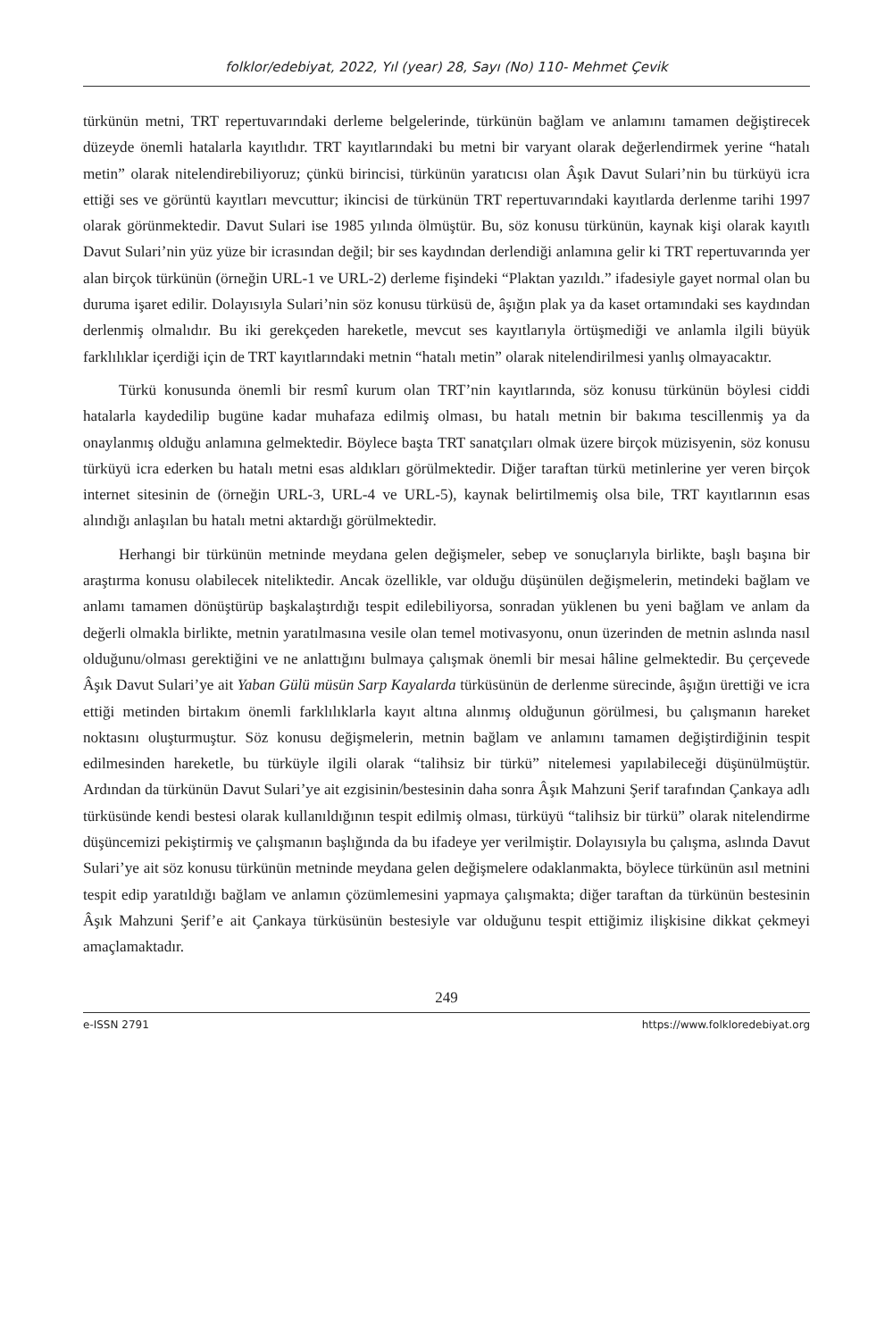folklor/edebiyat, 2022, Yıl (year) 28, Sayı (No) 110- Mehmet Çevik
türkünün metni, TRT repertuvarındaki derleme belgelerinde, türkünün bağlam ve anlamını tamamen değiştirecek düzeyde önemli hatalarla kayıtlıdır. TRT kayıtlarındaki bu metni bir varyant olarak değerlendirmek yerine “hatalı metin” olarak nitelendirebiliyoruz; çünkü birincisi, türkünün yaratıcısı olan Âşık Davut Sulari’nin bu türküyü icra ettiği ses ve görüntü kayıtları mevcuttur; ikincisi de türkünün TRT repertuvarındaki kayıtlarda derlenme tarihi 1997 olarak görünmektedir. Davut Sulari ise 1985 yılında ölmüştür. Bu, söz konusu türkünün, kaynak kişi olarak kayıtlı Davut Sulari’nin yüz yüze bir icrasından değil; bir ses kaydından derlendiği anlamına gelir ki TRT repertuvarında yer alan birçok türkünün (örneğin URL-1 ve URL-2) derleme fişindeki “Plaktan yazıldı.” ifadesiyle gayet normal olan bu duruma işaret edilir. Dolayısıyla Sulari’nin söz konusu türküsü de, âşığın plak ya da kaset ortamındaki ses kaydından derlenmiş olmalıdır. Bu iki gerekçeden hareketle, mevcut ses kayıtlarıyla örtüşmediği ve anlamla ilgili büyük farklılıklar içerdiği için de TRT kayıtlarındaki metnin “hatalı metin” olarak nitelendirilmesi yanlış olmayacaktır.
Türkü konusunda önemli bir resmî kurum olan TRT’nin kayıtlarında, söz konusu türkünün böylesi ciddi hatalarla kaydedilip bugüne kadar muhafaza edilmiş olması, bu hatalı metnin bir bakıma tescillenmiş ya da onaylanmış olduğu anlamına gelmektedir. Böylece başta TRT sanatçıları olmak üzere birçok müzisyenin, söz konusu türküyü icra ederken bu hatalı metni esas aldıkları görülmektedir. Diğer taraftan türkü metinlerine yer veren birçok internet sitesinin de (örneğin URL-3, URL-4 ve URL-5), kaynak belirtilmemiş olsa bile, TRT kayıtlarının esas alındığı anlaşılan bu hatalı metni aktardığı görülmektedir.
Herhangi bir türkünün metninde meydana gelen değişmeler, sebep ve sonuçlarıyla birlikte, başlı başına bir araştırma konusu olabilecek niteliktedir. Ancak özellikle, var olduğu düşünülen değişmelerin, metindeki bağlam ve anlamı tamamen dönüştürüp başkalaştırdığı tespit edilebiliyorsa, sonradan yüklenen bu yeni bağlam ve anlam da değerli olmakla birlikte, metnin yaratılmasına vesile olan temel motivasyonu, onun üzerinden de metnin aslında nasıl olduğunu/olması gerektiğini ve ne anlattığını bulmaya çalışmak önemli bir mesai hâline gelmektedir. Bu çerçevede Âşık Davut Sulari’ye ait Yaban Gülü müsün Sarp Kayalarda türküsünün de derlenme sürecinde, âşığın ürettiği ve icra ettiği metinden birtakım önemli farklılıklarla kayıt altına alınmış olduğunun görülmesi, bu çalışmanın hareket noktasını oluşturmuştur. Söz konusu değişmelerin, metnin bağlam ve anlamını tamamen değiştirdiğinin tespit edilmesinden hareketle, bu türküyle ilgili olarak “talihsiz bir türkü” nitelemesi yapılabileceği düşünülmüştür. Ardından da türkünün Davut Sulari’ye ait ezgisinin/bestesinin daha sonra Âşık Mahzuni Şerif tarafından Çankaya adlı türküsünde kendi bestesi olarak kullanıldığının tespit edilmiş olması, türküyü “talihsiz bir türkü” olarak nitelendirme düşüncemizi pekiştirmiş ve çalışmanın başlığında da bu ifadeye yer verilmiştir. Dolayısıyla bu çalışma, aslında Davut Sulari’ye ait söz konusu türkünün metninde meydana gelen değişmelere odaklanmakta, böylece türkünün asıl metnini tespit edip yaratıldığı bağlam ve anlamın çözümlemesini yapmaya çalışmakta; diğer taraftan da türkünün bestesinin Âşık Mahzuni Şerif’e ait Çankaya türküsünün bestesiyle var olduğunu tespit ettiğimiz ilişkisine dikkat çekmeyi amaçlamaktadır.
249
e-ISSN 2791 https://www.folkloredebiyat.org